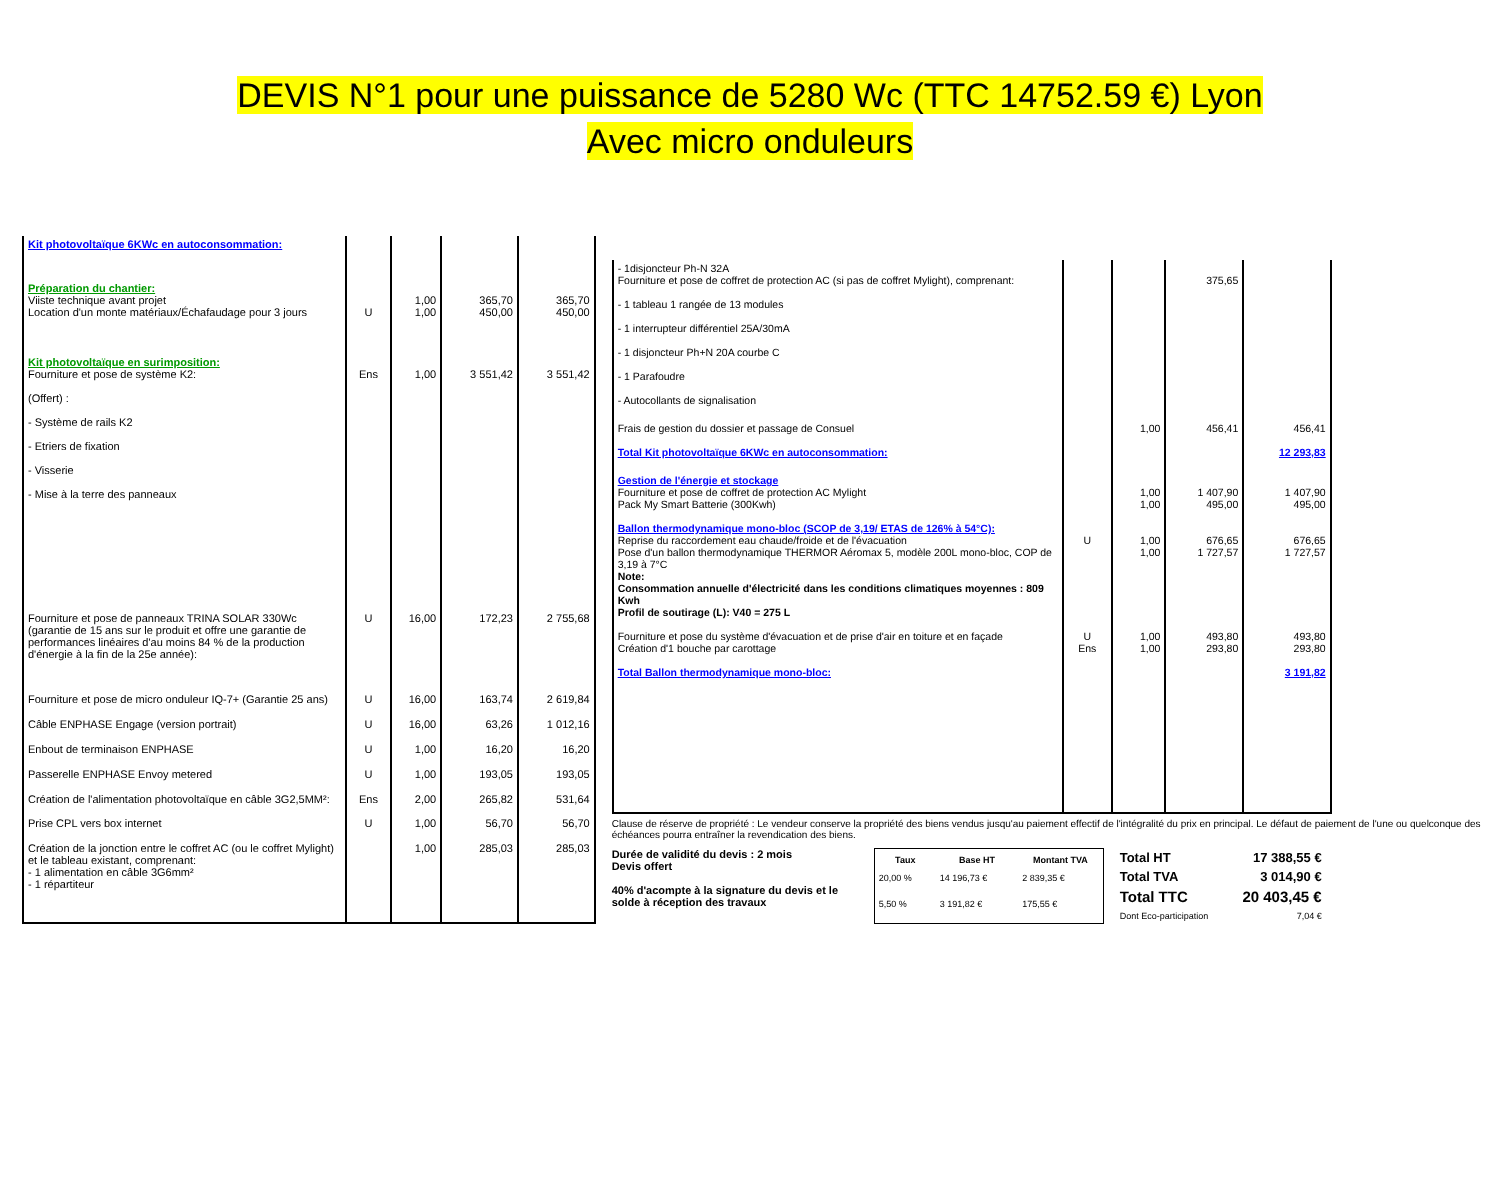DEVIS N°1 pour une puissance de 5280 Wc (TTC 14752.59 €) Lyon
Avec micro onduleurs
| Kit photovoltaïque 6KWc en autoconsommation: | | | | |
| Préparation du chantier: Viiste technique avant projet Location d'un monte matériaux/Échafaudage pour 3 jours | U | 1,00 1,00 | 365,70 450,00 | 365,70 450,00 |
| Kit photovoltaïque en surimposition: Fourniture et pose de système K2: (Offert) : - Système de rails K2 - Etriers de fixation - Visserie - Mise à la terre des panneaux | Ens | 1,00 | 3 551,42 | 3 551,42 |
| Fourniture et pose de panneaux TRINA SOLAR 330Wc (garantie de 15 ans sur le produit et offre une garantie de performances linéaires d'au moins 84 % de la production d'énergie à la fin de la 25e année): | U | 16,00 | 172,23 | 2 755,68 |
| Fourniture et pose de micro onduleur IQ-7+ (Garantie 25 ans) | U | 16,00 | 163,74 | 2 619,84 |
| Câble ENPHASE Engage (version portrait) | U | 16,00 | 63,26 | 1 012,16 |
| Enbout de terminaison ENPHASE | U | 1,00 | 16,20 | 16,20 |
| Passerelle ENPHASE Envoy metered | U | 1,00 | 193,05 | 193,05 |
| Création de l'alimentation photovoltaïque en câble 3G2,5MM²: | Ens | 2,00 | 265,82 | 531,64 |
| Prise CPL vers box internet | U | 1,00 | 56,70 | 56,70 |
| Création de la jonction entre le coffret AC (ou le coffret Mylight) et le tableau existant, comprenant: - 1 alimentation en câble 3G6mm² - 1 répartiteur | | 1,00 | 285,03 | 285,03 |
| - 1disjoncteur Ph-N 32A Fourniture et pose de coffret de protection AC (si pas de coffret Mylight), comprenant: - 1 tableau 1 rangée de 13 modules - 1 interrupteur différentiel 25A/30mA - 1 disjoncteur Ph+N 20A courbe C - 1 Parafoudre - Autocollants de signalisation | | | 375,65 | |
| Frais de gestion du dossier et passage de Consuel Total Kit photovoltaïque 6KWc en autoconsommation: | | 1,00 | 456,41 | 456,41 12 293,83 |
| Gestion de l'énergie et stockage Fourniture et pose de coffret de protection AC Mylight Pack My Smart Batterie (300Kwh) Ballon thermodynamique mono-bloc (SCOP de 3,19/ ETAS de 126% à 54°C): Reprise du raccordement eau chaude/froide et de l'évacuation Pose d'un ballon thermodynamique THERMOR Aéromax 5, modèle 200L mono-bloc, COP de 3,19 à 7°C Note: Consommation annuelle d'électricité dans les conditions climatiques moyennes : 809 Kwh Profil de soutirage (L): V40 = 275 L Fourniture et pose du système d'évacuation et de prise d'air en toiture et en façade Création d'1 bouche par carottage Total Ballon thermodynamique mono-bloc: | U U Ens | 1,00 1,00 1,00 1,00 1,00 1,00 | 1 407,90 495,00 676,65 1 727,57 493,80 293,80 | 1 407,90 495,00 676,65 1 727,57 493,80 293,80 3 191,82 |
Clause de réserve de propriété : Le vendeur conserve la propriété des biens vendus jusqu'au paiement effectif de l'intégralité du prix en principal. Le défaut de paiement de l'une ou quelconque des échéances pourra entraîner la revendication des biens.
Durée de validité du devis : 2 mois
Devis offert
40% d'acompte à la signature du devis et le solde à réception des travaux
| Taux | Base HT | Montant TVA |
| --- | --- | --- |
| 20,00 % | 14 196,73 € | 2 839,35 € |
| 5,50 % | 3 191,82 € | 175,55 € |
| Total HT | 17 388,55 € |
| Total TVA | 3 014,90 € |
| Total TTC Dont Eco-participation | 20 403,45 € 7,04 € |